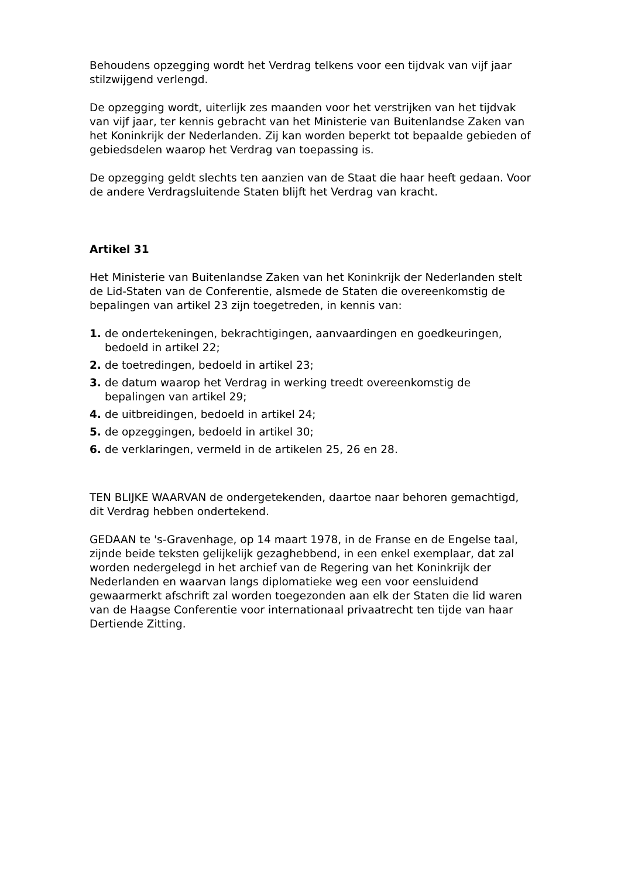Behoudens opzegging wordt het Verdrag telkens voor een tijdvak van vijf jaar stilzwijgend verlengd.
De opzegging wordt, uiterlijk zes maanden voor het verstrijken van het tijdvak van vijf jaar, ter kennis gebracht van het Ministerie van Buitenlandse Zaken van het Koninkrijk der Nederlanden. Zij kan worden beperkt tot bepaalde gebieden of gebiedsdelen waarop het Verdrag van toepassing is.
De opzegging geldt slechts ten aanzien van de Staat die haar heeft gedaan. Voor de andere Verdragsluitende Staten blijft het Verdrag van kracht.
Artikel 31
Het Ministerie van Buitenlandse Zaken van het Koninkrijk der Nederlanden stelt de Lid-Staten van de Conferentie, alsmede de Staten die overeenkomstig de bepalingen van artikel 23 zijn toegetreden, in kennis van:
1. de ondertekeningen, bekrachtigingen, aanvaardingen en goedkeuringen, bedoeld in artikel 22;
2. de toetredingen, bedoeld in artikel 23;
3. de datum waarop het Verdrag in werking treedt overeenkomstig de bepalingen van artikel 29;
4. de uitbreidingen, bedoeld in artikel 24;
5. de opzeggingen, bedoeld in artikel 30;
6. de verklaringen, vermeld in de artikelen 25, 26 en 28.
TEN BLIJKE WAARVAN de ondergetekenden, daartoe naar behoren gemachtigd, dit Verdrag hebben ondertekend.
GEDAAN te 's-Gravenhage, op 14 maart 1978, in de Franse en de Engelse taal, zijnde beide teksten gelijkelijk gezaghebbend, in een enkel exemplaar, dat zal worden nedergelegd in het archief van de Regering van het Koninkrijk der Nederlanden en waarvan langs diplomatieke weg een voor eensluidend gewaarmerkt afschrift zal worden toegezonden aan elk der Staten die lid waren van de Haagse Conferentie voor internationaal privaatrecht ten tijde van haar Dertiende Zitting.